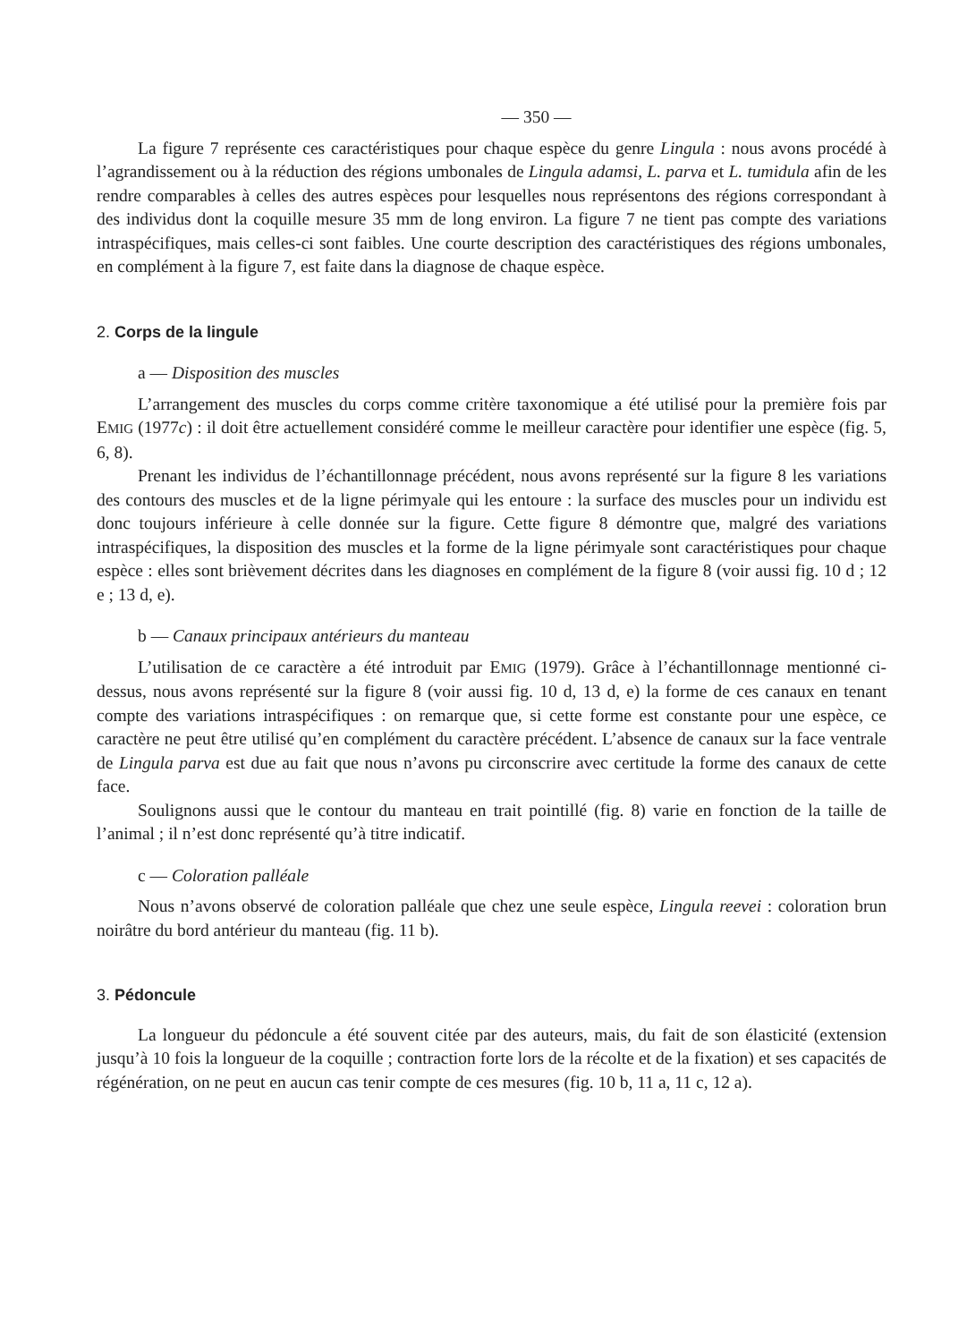— 350 —
La figure 7 représente ces caractéristiques pour chaque espèce du genre Lingula : nous avons procédé à l’agrandissement ou à la réduction des régions umbonales de Lingula adamsi, L. parva et L. tumidula afin de les rendre comparables à celles des autres espèces pour lesquelles nous représentons des régions correspondant à des individus dont la coquille mesure 35 mm de long environ. La figure 7 ne tient pas compte des variations intraspécifiques, mais celles-ci sont faibles. Une courte description des caractéristiques des régions umbonales, en complément à la figure 7, est faite dans la diagnose de chaque espèce.
2. Corps de la lingule
a — Disposition des muscles
L’arrangement des muscles du corps comme critère taxonomique a été utilisé pour la première fois par EMIG (1977c) : il doit être actuellement considéré comme le meilleur caractère pour identifier une espèce (fig. 5, 6, 8).
Prenant les individus de l’échantillonnage précédent, nous avons représenté sur la figure 8 les variations des contours des muscles et de la ligne périmyale qui les entoure : la surface des muscles pour un individu est donc toujours inférieure à celle donnée sur la figure. Cette figure 8 démontre que, malgré des variations intraspécifiques, la disposition des muscles et la forme de la ligne périmyale sont caractéristiques pour chaque espèce : elles sont brièvement décrites dans les diagnoses en complément de la figure 8 (voir aussi fig. 10 d ; 12 e ; 13 d, e).
b — Canaux principaux antérieurs du manteau
L’utilisation de ce caractère a été introduit par EMIG (1979). Grâce à l’échantillonnage mentionné ci-dessus, nous avons représenté sur la figure 8 (voir aussi fig. 10 d, 13 d, e) la forme de ces canaux en tenant compte des variations intraspécifiques : on remarque que, si cette forme est constante pour une espèce, ce caractère ne peut être utilisé qu’en complément du caractère précédent. L’absence de canaux sur la face ventrale de Lingula parva est due au fait que nous n’avons pu circonscrire avec certitude la forme des canaux de cette face.
Soulignons aussi que le contour du manteau en trait pointillé (fig. 8) varie en fonction de la taille de l’animal ; il n’est donc représenté qu’à titre indicatif.
c — Coloration palléale
Nous n’avons observé de coloration palléale que chez une seule espèce, Lingula reevei : coloration brun noirâtre du bord antérieur du manteau (fig. 11 b).
3. Pédoncule
La longueur du pédoncule a été souvent citée par des auteurs, mais, du fait de son élasticité (extension jusqu’à 10 fois la longueur de la coquille ; contraction forte lors de la récolte et de la fixation) et ses capacités de régénération, on ne peut en aucun cas tenir compte de ces mesures (fig. 10 b, 11 a, 11 c, 12 a).